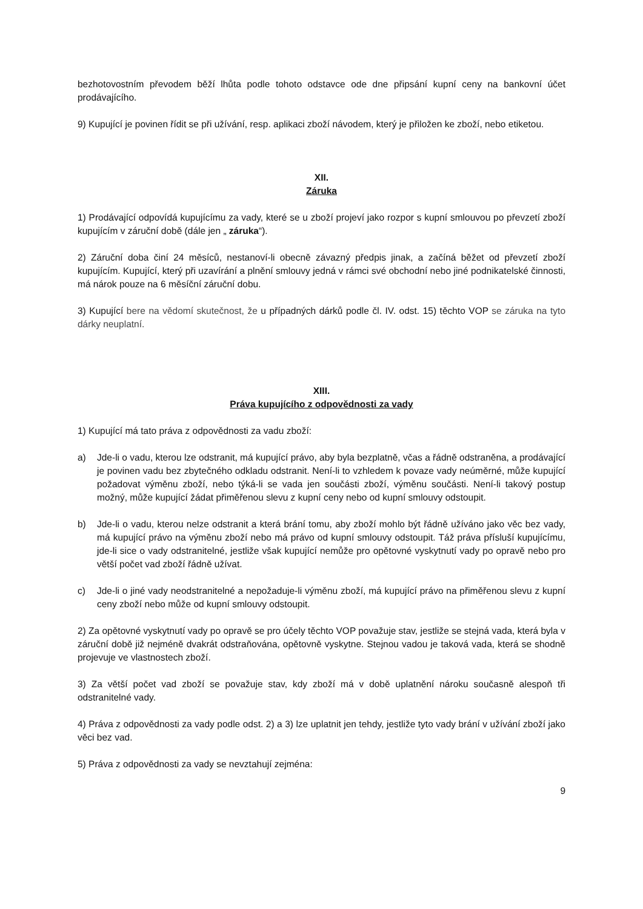bezhotovostním převodem běží lhůta podle tohoto odstavce ode dne připsání kupní ceny na bankovní účet prodávajícího.
9) Kupující je povinen řídit se při užívání, resp. aplikaci zboží návodem, který je přiložen ke zboží, nebo etiketou.
XII.
Záruka
1) Prodávající odpovídá kupujícímu za vady, které se u zboží projeví jako rozpor s kupní smlouvou po převzetí zboží kupujícím v záruční době (dále jen „ záruka“).
2) Záruční doba činí 24 měsíců, nestanoví-li obecně závazný předpis jinak, a začíná běžet od převzetí zboží kupujícím. Kupující, který při uzavírání a plnění smlouvy jedná v rámci své obchodní nebo jiné podnikatelské činnosti, má nárok pouze na 6 měsíční záruční dobu.
3) Kupující bere na vědomí skutečnost, že u případných dárků podle čl. IV. odst. 15) těchto VOP se záruka na tyto dárky neuplatní.
XIII.
Práva kupujícího z odpovědnosti za vady
1) Kupující má tato práva z odpovědnosti za vadu zboží:
a) Jde-li o vadu, kterou lze odstranit, má kupující právo, aby byla bezplatně, včas a řádně odstraněna, a prodávající je povinen vadu bez zbytečného odkladu odstranit. Není-li to vzhledem k povaze vady neúměrné, může kupující požadovat výměnu zboží, nebo týká-li se vada jen součásti zboží, výměnu součásti. Není-li takový postup možný, může kupující žádat přiměřenou slevu z kupní ceny nebo od kupní smlouvy odstoupit.
b) Jde-li o vadu, kterou nelze odstranit a která brání tomu, aby zboží mohlo být řádně užíváno jako věc bez vady, má kupující právo na výměnu zboží nebo má právo od kupní smlouvy odstoupit. Táž práva přísluší kupujícímu, jde-li sice o vady odstranitelné, jestliže však kupující nemůže pro opětovné vyskytnutí vady po opravě nebo pro větší počet vad zboží řádně užívat.
c) Jde-li o jiné vady neodstranitelné a nepožaduje-li výměnu zboží, má kupující právo na přiměřenou slevu z kupní ceny zboží nebo může od kupní smlouvy odstoupit.
2) Za opětovné vyskytnutí vady po opravě se pro účely těchto VOP považuje stav, jestliže se stejná vada, která byla v záruční době již nejméně dvakrát odstraňována, opětovně vyskytne. Stejnou vadou je taková vada, která se shodně projevuje ve vlastnostech zboží.
3) Za větší počet vad zboží se považuje stav, kdy zboží má v době uplatnění nároku současně alespoň tři odstranitelné vady.
4) Práva z odpovědnosti za vady podle odst. 2) a 3) lze uplatnit jen tehdy, jestliže tyto vady brání v užívání zboží jako věci bez vad.
5) Práva z odpovědnosti za vady se nevztahují zejména:
9